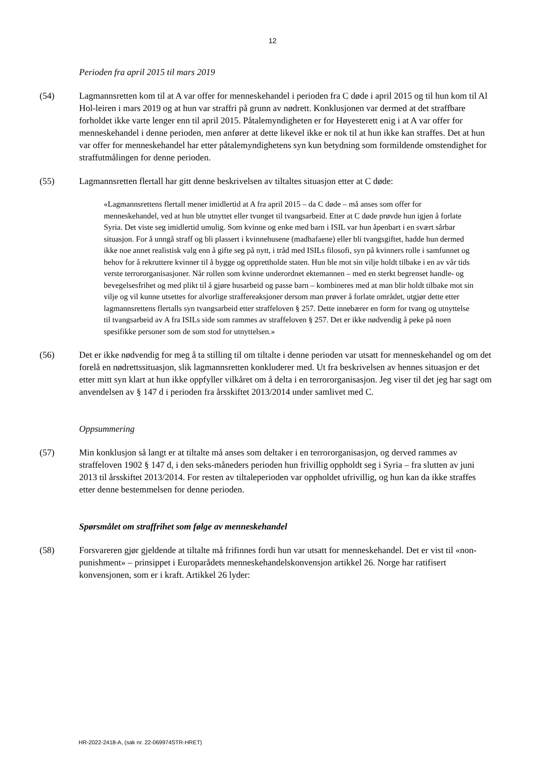12
Perioden fra april 2015 til mars 2019
(54) Lagmannsretten kom til at A var offer for menneskehandel i perioden fra C døde i april 2015 og til hun kom til Al Hol-leiren i mars 2019 og at hun var straffri på grunn av nødrett. Konklusjonen var dermed at det straffbare forholdet ikke varte lenger enn til april 2015. Påtalemyndigheten er for Høyesterett enig i at A var offer for menneskehandel i denne perioden, men anfører at dette likevel ikke er nok til at hun ikke kan straffes. Det at hun var offer for menneskehandel har etter påtalemyndighetens syn kun betydning som formildende omstendighet for straffutmålingen for denne perioden.
(55) Lagmannsretten flertall har gitt denne beskrivelsen av tiltaltes situasjon etter at C døde:
«Lagmannsrettens flertall mener imidlertid at A fra april 2015 – da C døde – må anses som offer for menneskehandel, ved at hun ble utnyttet eller tvunget til tvangsarbeid. Etter at C døde prøvde hun igjen å forlate Syria. Det viste seg imidlertid umulig. Som kvinne og enke med barn i ISIL var hun åpenbart i en svært sårbar situasjon. For å unngå straff og bli plassert i kvinnehusene (madhafaene) eller bli tvangsgiftet, hadde hun dermed ikke noe annet realistisk valg enn å gifte seg på nytt, i tråd med ISILs filosofi, syn på kvinners rolle i samfunnet og behov for å rekruttere kvinner til å bygge og opprettholde staten. Hun ble mot sin vilje holdt tilbake i en av vår tids verste terrororganisasjoner. Når rollen som kvinne underordnet ektemannen – med en sterkt begrenset handle- og bevegelsesfrihet og med plikt til å gjøre husarbeid og passe barn – kombineres med at man blir holdt tilbake mot sin vilje og vil kunne utsettes for alvorlige straffereaksjoner dersom man prøver å forlate området, utgjør dette etter lagmannsrettens flertalls syn tvangsarbeid etter straffeloven § 257. Dette innebærer en form for tvang og utnyttelse til tvangsarbeid av A fra ISILs side som rammes av straffeloven § 257. Det er ikke nødvendig å peke på noen spesifikke personer som de som stod for utnyttelsen.»
(56) Det er ikke nødvendig for meg å ta stilling til om tiltalte i denne perioden var utsatt for menneskehandel og om det forelå en nødrettssituasjon, slik lagmannsretten konkluderer med. Ut fra beskrivelsen av hennes situasjon er det etter mitt syn klart at hun ikke oppfyller vilkåret om å delta i en terrororganisasjon. Jeg viser til det jeg har sagt om anvendelsen av § 147 d i perioden fra årsskiftet 2013/2014 under samlivet med C.
Oppsummering
(57) Min konklusjon så langt er at tiltalte må anses som deltaker i en terrororganisasjon, og derved rammes av straffeloven 1902 § 147 d, i den seks-måneders perioden hun frivillig oppholdt seg i Syria – fra slutten av juni 2013 til årsskiftet 2013/2014. For resten av tiltaleperioden var oppholdet ufrivillig, og hun kan da ikke straffes etter denne bestemmelsen for denne perioden.
Spørsmålet om straffrihet som følge av menneskehandel
(58) Forsvareren gjør gjeldende at tiltalte må frifinnes fordi hun var utsatt for menneskehandel. Det er vist til «non-punishment» – prinsippet i Europarådets menneskehandelskonvensjon artikkel 26. Norge har ratifisert konvensjonen, som er i kraft. Artikkel 26 lyder:
HR-2022-2418-A, (sak nr. 22-069974STR-HRET)